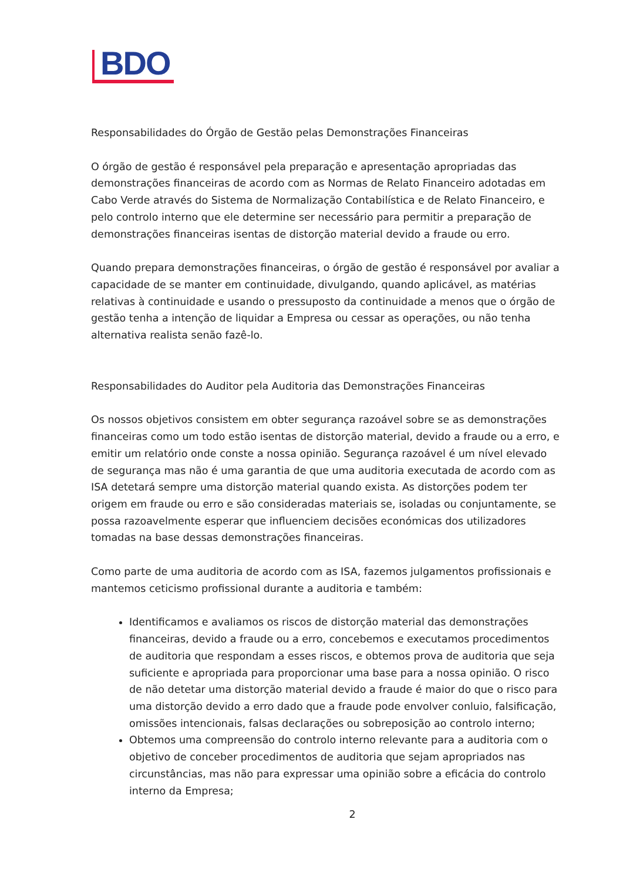BDO
Responsabilidades do Órgão de Gestão pelas Demonstrações Financeiras
O órgão de gestão é responsável pela preparação e apresentação apropriadas das demonstrações financeiras de acordo com as Normas de Relato Financeiro adotadas em Cabo Verde através do Sistema de Normalização Contabilística e de Relato Financeiro, e pelo controlo interno que ele determine ser necessário para permitir a preparação de demonstrações financeiras isentas de distorção material devido a fraude ou erro.
Quando prepara demonstrações financeiras, o órgão de gestão é responsável por avaliar a capacidade de se manter em continuidade, divulgando, quando aplicável, as matérias relativas à continuidade e usando o pressuposto da continuidade a menos que o órgão de gestão tenha a intenção de liquidar a Empresa ou cessar as operações, ou não tenha alternativa realista senão fazê-lo.
Responsabilidades do Auditor pela Auditoria das Demonstrações Financeiras
Os nossos objetivos consistem em obter segurança razoável sobre se as demonstrações financeiras como um todo estão isentas de distorção material, devido a fraude ou a erro, e emitir um relatório onde conste a nossa opinião. Segurança razoável é um nível elevado de segurança mas não é uma garantia de que uma auditoria executada de acordo com as ISA detetará sempre uma distorção material quando exista. As distorções podem ter origem em fraude ou erro e são consideradas materiais se, isoladas ou conjuntamente, se possa razoavelmente esperar que influenciem decisões económicas dos utilizadores tomadas na base dessas demonstrações financeiras.
Como parte de uma auditoria de acordo com as ISA, fazemos julgamentos profissionais e mantemos ceticismo profissional durante a auditoria e também:
Identificamos e avaliamos os riscos de distorção material das demonstrações financeiras, devido a fraude ou a erro, concebemos e executamos procedimentos de auditoria que respondam a esses riscos, e obtemos prova de auditoria que seja suficiente e apropriada para proporcionar uma base para a nossa opinião. O risco de não detetar uma distorção material devido a fraude é maior do que o risco para uma distorção devido a erro dado que a fraude pode envolver conluio, falsificação, omissões intencionais, falsas declarações ou sobreposição ao controlo interno;
Obtemos uma compreensão do controlo interno relevante para a auditoria com o objetivo de conceber procedimentos de auditoria que sejam apropriados nas circunstâncias, mas não para expressar uma opinião sobre a eficácia do controlo interno da Empresa;
2